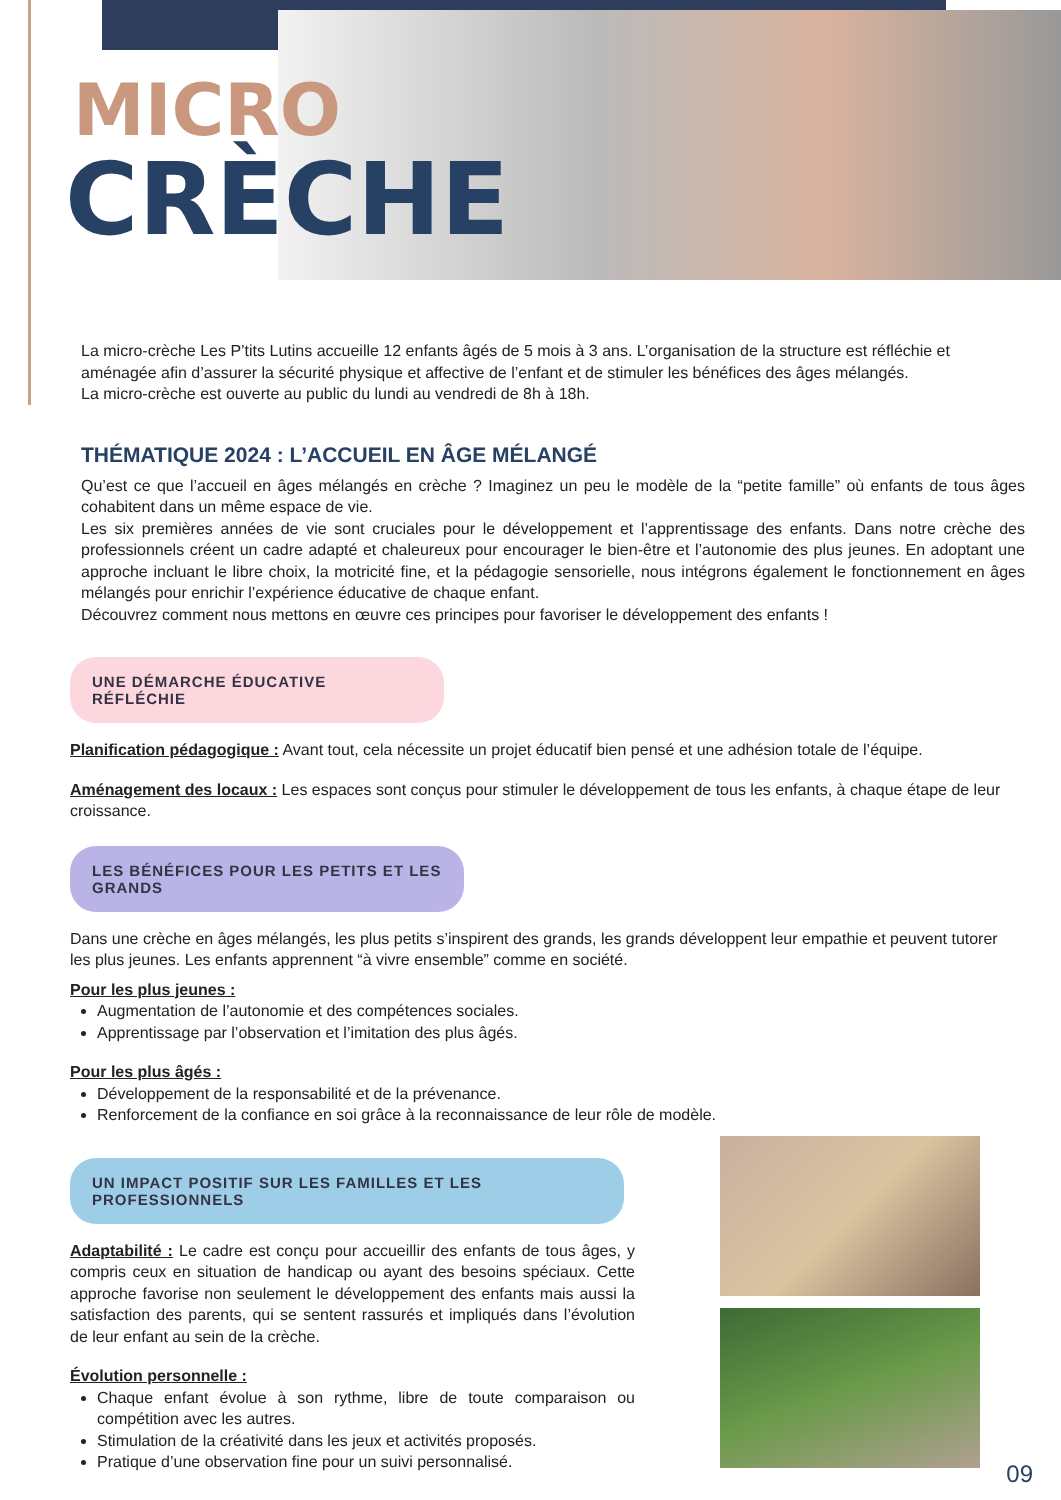MICRO
CRÈCHE
La micro-crèche Les P’tits Lutins accueille 12 enfants âgés de 5 mois à 3 ans. L’organisation de la structure est réfléchie et aménagée afin d’assurer la sécurité physique et affective de l’enfant et de stimuler les bénéfices des âges mélangés.
La micro-crèche est ouverte au public du lundi au vendredi de 8h à 18h.
THÉMATIQUE 2024 : L’ACCUEIL EN ÂGE MÉLANGÉ
Qu’est ce que l’accueil en âges mélangés en crèche ? Imaginez un peu le modèle de la “petite famille” où enfants de tous âges cohabitent dans un même espace de vie.
Les six premières années de vie sont cruciales pour le développement et l’apprentissage des enfants. Dans notre crèche des professionnels créent un cadre adapté et chaleureux pour encourager le bien-être et l’autonomie des plus jeunes. En adoptant une approche incluant le libre choix, la motricité fine, et la pédagogie sensorielle, nous intégrons également le fonctionnement en âges mélangés pour enrichir l’expérience éducative de chaque enfant.
Découvrez comment nous mettons en œuvre ces principes pour favoriser le développement des enfants !
UNE DÉMARCHE ÉDUCATIVE RÉFLÉCHIE
Planification pédagogique : Avant tout, cela nécessite un projet éducatif bien pensé et une adhésion totale de l’équipe.
Aménagement des locaux : Les espaces sont conçus pour stimuler le développement de tous les enfants, à chaque étape de leur croissance.
LES BÉNÉFICES POUR LES PETITS ET LES GRANDS
Dans une crèche en âges mélangés, les plus petits s’inspirent des grands, les grands développent leur empathie et peuvent tutorer les plus jeunes. Les enfants apprennent “à vivre ensemble” comme en société.
Pour les plus jeunes :
Augmentation de l’autonomie et des compétences sociales.
Apprentissage par l’observation et l’imitation des plus âgés.
Pour les plus âgés :
Développement de la responsabilité et de la prévenance.
Renforcement de la confiance en soi grâce à la reconnaissance de leur rôle de modèle.
UN IMPACT POSITIF SUR LES FAMILLES ET LES PROFESSIONNELS
Adaptabilité : Le cadre est conçu pour accueillir des enfants de tous âges, y compris ceux en situation de handicap ou ayant des besoins spéciaux. Cette approche favorise non seulement le développement des enfants mais aussi la satisfaction des parents, qui se sentent rassurés et impliqués dans l’évolution de leur enfant au sein de la crèche.
Évolution personnelle :
Chaque enfant évolue à son rythme, libre de toute comparaison ou compétition avec les autres.
Stimulation de la créativité dans les jeux et activités proposés.
Pratique d’une observation fine pour un suivi personnalisé.
09